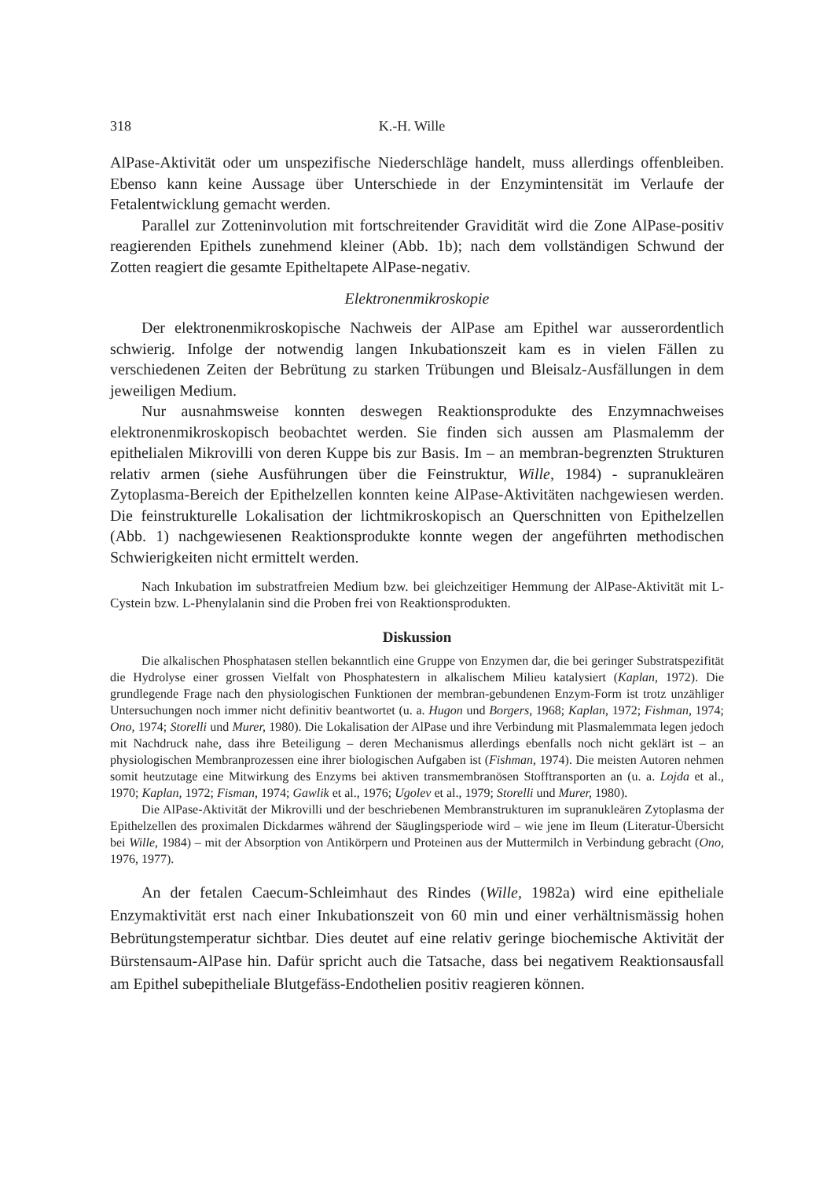318 K.-H. Wille
AlPase-Aktivität oder um unspezifische Niederschläge handelt, muss allerdings offenbleiben. Ebenso kann keine Aussage über Unterschiede in der Enzymintensität im Verlaufe der Fetalentwicklung gemacht werden.
Parallel zur Zotteninvolution mit fortschreitender Gravidität wird die Zone AlPase-positiv reagierenden Epithels zunehmend kleiner (Abb. 1b); nach dem vollständigen Schwund der Zotten reagiert die gesamte Epitheltapete AlPase-negativ.
Elektronenmikroskopie
Der elektronenmikroskopische Nachweis der AlPase am Epithel war ausserordentlich schwierig. Infolge der notwendig langen Inkubationszeit kam es in vielen Fällen zu verschiedenen Zeiten der Bebrütung zu starken Trübungen und Bleisalz-Ausfällungen in dem jeweiligen Medium.
Nur ausnahmsweise konnten deswegen Reaktionsprodukte des Enzymnachweises elektronenmikroskopisch beobachtet werden. Sie finden sich aussen am Plasmalemm der epithelialen Mikrovilli von deren Kuppe bis zur Basis. Im – an membran-begrenzten Strukturen relativ armen (siehe Ausführungen über die Feinstruktur, Wille, 1984) - supranukleären Zytoplasma-Bereich der Epithelzellen konnten keine AlPase-Aktivitäten nachgewiesen werden. Die feinstrukturelle Lokalisation der lichtmikroskopisch an Querschnitten von Epithelzellen (Abb. 1) nachgewiesenen Reaktionsprodukte konnte wegen der angeführten methodischen Schwierigkeiten nicht ermittelt werden.
Nach Inkubation im substratfreien Medium bzw. bei gleichzeitiger Hemmung der AlPase-Aktivität mit L-Cystein bzw. L-Phenylalanin sind die Proben frei von Reaktionsprodukten.
Diskussion
Die alkalischen Phosphatasen stellen bekanntlich eine Gruppe von Enzymen dar, die bei geringer Substratspezifität die Hydrolyse einer grossen Vielfalt von Phosphatestern in alkalischem Milieu katalysiert (Kaplan, 1972). Die grundlegende Frage nach den physiologischen Funktionen der membran-gebundenen Enzym-Form ist trotz unzähliger Untersuchungen noch immer nicht definitiv beantwortet (u. a. Hugon und Borgers, 1968; Kaplan, 1972; Fishman, 1974; Ono, 1974; Storelli und Murer, 1980). Die Lokalisation der AlPase und ihre Verbindung mit Plasmalemmata legen jedoch mit Nachdruck nahe, dass ihre Beteiligung – deren Mechanismus allerdings ebenfalls noch nicht geklärt ist – an physiologischen Membranprozessen eine ihrer biologischen Aufgaben ist (Fishman, 1974). Die meisten Autoren nehmen somit heutzutage eine Mitwirkung des Enzyms bei aktiven transmembranösen Stofftransporten an (u. a. Lojda et al., 1970; Kaplan, 1972; Fisman, 1974; Gawlik et al., 1976; Ugolev et al., 1979; Storelli und Murer, 1980).
Die AlPase-Aktivität der Mikrovilli und der beschriebenen Membranstrukturen im supranukleären Zytoplasma der Epithelzellen des proximalen Dickdarmes während der Säuglingsperiode wird – wie jene im Ileum (Literatur-Übersicht bei Wille, 1984) – mit der Absorption von Antikörpern und Proteinen aus der Muttermilch in Verbindung gebracht (Ono, 1976, 1977).
An der fetalen Caecum-Schleimhaut des Rindes (Wille, 1982a) wird eine epitheliale Enzymaktivität erst nach einer Inkubationszeit von 60 min und einer verhältnismässig hohen Bebrütungstemperatur sichtbar. Dies deutet auf eine relativ geringe biochemische Aktivität der Bürstensaum-AlPase hin. Dafür spricht auch die Tatsache, dass bei negativem Reaktionsausfall am Epithel subepitheliale Blutgefäss-Endothelien positiv reagieren können.